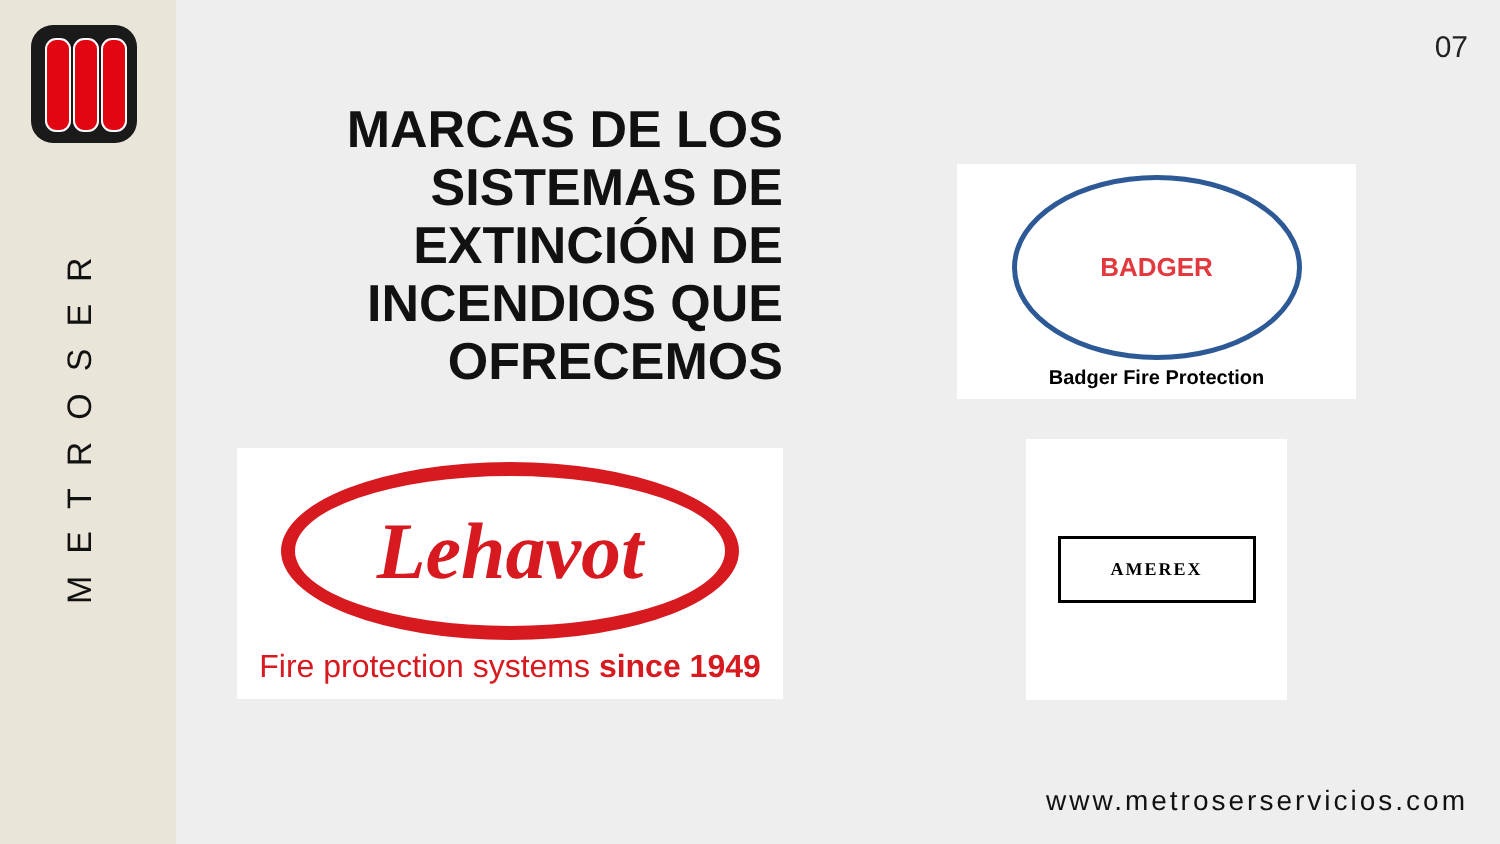METROSER
07
MARCAS DE LOS SISTEMAS DE EXTINCIÓN DE INCENDIOS QUE OFRECEMOS
BADGER
Badger Fire Protection
Lehavot
Fire protection systems since 1949
AMEREX
www.metroserservicios.com